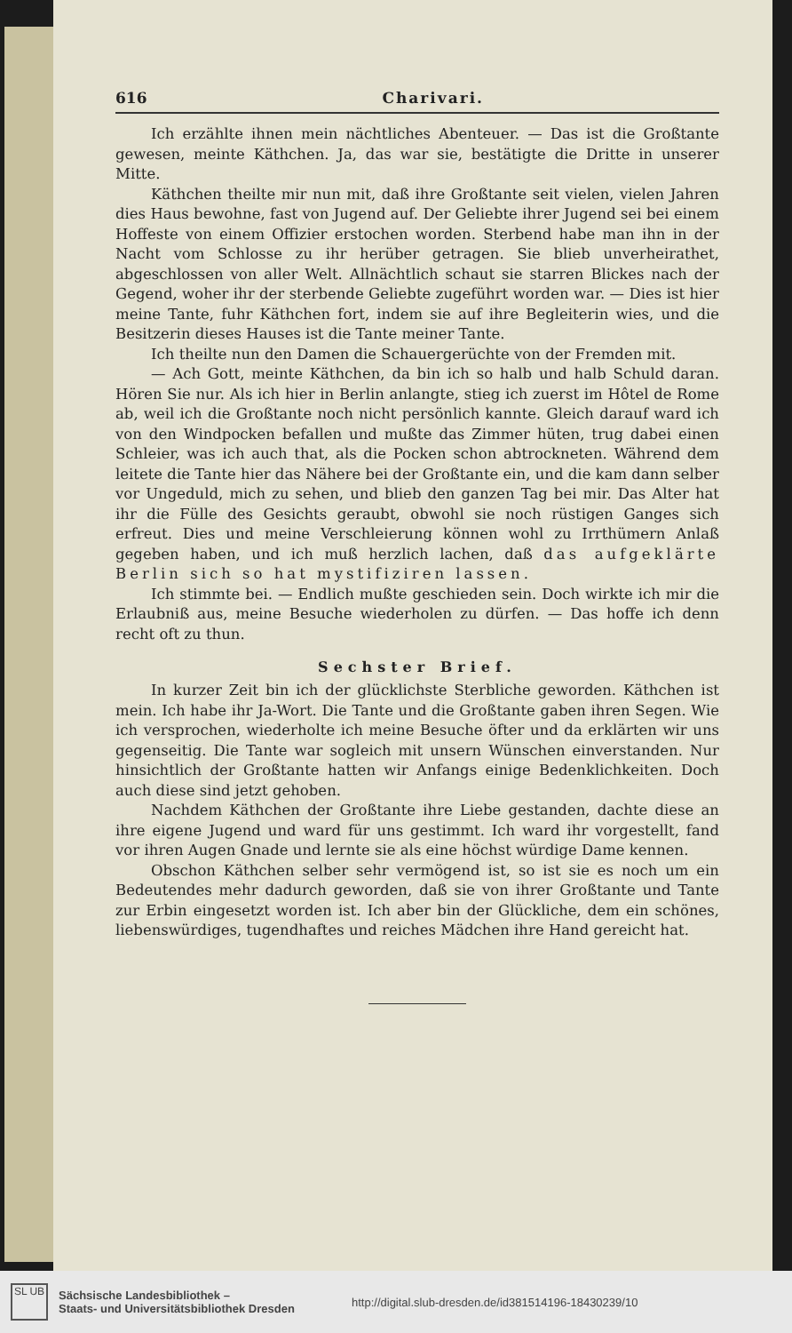616 Charivari.
Ich erzählte ihnen mein nächtliches Abenteuer. — Das ist die Großtante gewesen, meinte Käthchen. Ja, das war sie, bestätigte die Dritte in unserer Mitte.
Käthchen theilte mir nun mit, daß ihre Großtante seit vielen, vielen Jahren dies Haus bewohne, fast von Jugend auf. Der Geliebte ihrer Jugend sei bei einem Hoffeste von einem Offizier erstochen worden. Sterbend habe man ihn in der Nacht vom Schlosse zu ihr herüber getragen. Sie blieb unverheirathet, abgeschlossen von aller Welt. Allnächtlich schaut sie starren Blickes nach der Gegend, woher ihr der sterbende Geliebte zugeführt worden war. — Dies ist hier meine Tante, fuhr Käthchen fort, indem sie auf ihre Begleiterin wies, und die Besitzerin dieses Hauses ist die Tante meiner Tante.
Ich theilte nun den Damen die Schauergerüchte von der Fremden mit.
— Ach Gott, meinte Käthchen, da bin ich so halb und halb Schuld daran. Hören Sie nur. Als ich hier in Berlin anlangte, stieg ich zuerst im Hôtel de Rome ab, weil ich die Großtante noch nicht persönlich kannte. Gleich darauf ward ich von den Windpocken befallen und mußte das Zimmer hüten, trug dabei einen Schleier, was ich auch that, als die Pocken schon abtrockneten. Während dem leitete die Tante hier das Nähere bei der Großtante ein, und die kam dann selber vor Ungeduld, mich zu sehen, und blieb den ganzen Tag bei mir. Das Alter hat ihr die Fülle des Gesichts geraubt, obwohl sie noch rüstigen Ganges sich erfreut. Dies und meine Verschleierung können wohl zu Irrthümern Anlaß gegeben haben, und ich muß herzlich lachen, daß das aufgeklärte Berlin sich so hat mystifiziren lassen.
Ich stimmte bei. — Endlich mußte geschieden sein. Doch wirkte ich mir die Erlaubniß aus, meine Besuche wiederholen zu dürfen. — Das hoffe ich denn recht oft zu thun.
Sechster Brief.
In kurzer Zeit bin ich der glücklichste Sterbliche geworden. Käthchen ist mein. Ich habe ihr Ja-Wort. Die Tante und die Großtante gaben ihren Segen. Wie ich versprochen, wiederholte ich meine Besuche öfter und da erklärten wir uns gegenseitig. Die Tante war sogleich mit unsern Wünschen einverstanden. Nur hinsichtlich der Großtante hatten wir Anfangs einige Bedenklichkeiten. Doch auch diese sind jetzt gehoben.
Nachdem Käthchen der Großtante ihre Liebe gestanden, dachte diese an ihre eigene Jugend und ward für uns gestimmt. Ich ward ihr vorgestellt, fand vor ihren Augen Gnade und lernte sie als eine höchst würdige Dame kennen.
Obschon Käthchen selber sehr vermögend ist, so ist sie es noch um ein Bedeutendes mehr dadurch geworden, daß sie von ihrer Großtante und Tante zur Erbin eingesetzt worden ist. Ich aber bin der Glückliche, dem ein schönes, liebenswürdiges, tugendhaftes und reiches Mädchen ihre Hand gereicht hat.
SL UB
Sächsische Landesbibliothek –
Staats- und Universitätsbibliothek Dresden http://digital.slub-dresden.de/id381514196-18430239/10